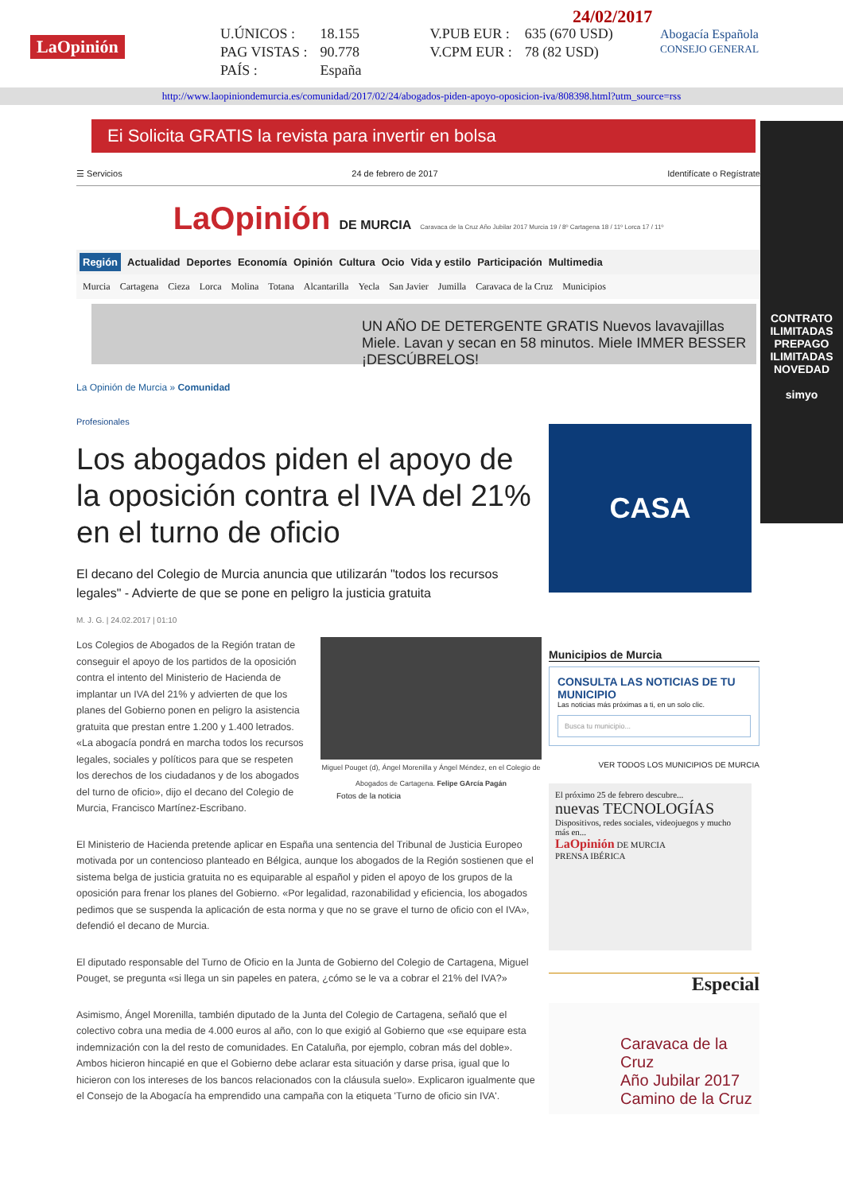LaOpinión
| U.ÚNICOS : | 18.155 | V.PUB EUR : | 635 (670 USD) |
| PAG VISTAS : | 90.778 | V.CPM EUR : | 78 (82 USD) |
| PAÍS : | España | | |
24/02/2017
Abogacía Española
CONSEJO GENERAL
http://www.laopiniondemurcia.es/comunidad/2017/02/24/abogados-piden-apoyo-oposicion-iva/808398.html?utm_source=rss
Ei Solicita GRATIS la revista para invertir en bolsa
☰ Servicios 24 de febrero de 2017 Identifícate o Regístrate
LaOpinión DE MURCIA Caravaca de la Cruz Año Jubilar 2017 Murcia 19 / 8º Cartagena 18 / 11º Lorca 17 / 11º
Región Actualidad Deportes Economía Opinión Cultura Ocio Vida y estilo Participación Multimedia
Murcia Cartagena Cieza Lorca Molina Totana Alcantarilla Yecla San Javier Jumilla Caravaca de la Cruz Municipios
UN AÑO DE DETERGENTE GRATIS Nuevos lavavajillas Miele. Lavan y secan en 58 minutos. Miele IMMER BESSER ¡DESCÚBRELOS!
La Opinión de Murcia » Comunidad
Profesionales
Los abogados piden el apoyo de la oposición contra el IVA del 21% en el turno de oficio
El decano del Colegio de Murcia anuncia que utilizarán "todos los recursos legales" - Advierte de que se pone en peligro la justicia gratuita
M. J. G. | 24.02.2017 | 01:10
Miguel Pouget (d), Ángel Morenilla y Ángel Méndez, en el Colegio de Abogados de Cartagena. Felipe GArcía Pagán
Fotos de la noticia
Los Colegios de Abogados de la Región tratan de conseguir el apoyo de los partidos de la oposición contra el intento del Ministerio de Hacienda de implantar un IVA del 21% y advierten de que los planes del Gobierno ponen en peligro la asistencia gratuita que prestan entre 1.200 y 1.400 letrados. «La abogacía pondrá en marcha todos los recursos legales, sociales y políticos para que se respeten los derechos de los ciudadanos y de los abogados del turno de oficio», dijo el decano del Colegio de Murcia, Francisco Martínez-Escribano.
El Ministerio de Hacienda pretende aplicar en España una sentencia del Tribunal de Justicia Europeo motivada por un contencioso planteado en Bélgica, aunque los abogados de la Región sostienen que el sistema belga de justicia gratuita no es equiparable al español y piden el apoyo de los grupos de la oposición para frenar los planes del Gobierno. «Por legalidad, razonabilidad y eficiencia, los abogados pedimos que se suspenda la aplicación de esta norma y que no se grave el turno de oficio con el IVA», defendió el decano de Murcia.
El diputado responsable del Turno de Oficio en la Junta de Gobierno del Colegio de Cartagena, Miguel Pouget, se pregunta «si llega un sin papeles en patera, ¿cómo se le va a cobrar el 21% del IVA?»
Asimismo, Ángel Morenilla, también diputado de la Junta del Colegio de Cartagena, señaló que el colectivo cobra una media de 4.000 euros al año, con lo que exigió al Gobierno que «se equipare esta indemnización con la del resto de comunidades. En Cataluña, por ejemplo, cobran más del doble». Ambos hicieron hincapié en que el Gobierno debe aclarar esta situación y darse prisa, igual que lo hicieron con los intereses de los bancos relacionados con la cláusula suelo». Explicaron igualmente que el Consejo de la Abogacía ha emprendido una campaña con la etiqueta 'Turno de oficio sin IVA'.
CASA
Municipios de Murcia
CONSULTA LAS NOTICIAS DE TU MUNICIPIO
Las noticias más próximas a ti, en un solo clic.
Busca tu municipio...
VER TODOS LOS MUNICIPIOS DE MURCIA
El próximo 25 de febrero descubre...
nuevas TECNOLOGÍAS
Dispositivos, redes sociales, videojuegos y mucho más en...
LaOpinión DE MURCIA
PRENSA IBÉRICA
Especial
Caravaca de la Cruz
Año Jubilar 2017
Camino de la Cruz
CONTRATO ILIMITADAS
PREPAGO ILIMITADAS
NOVEDAD
simyo